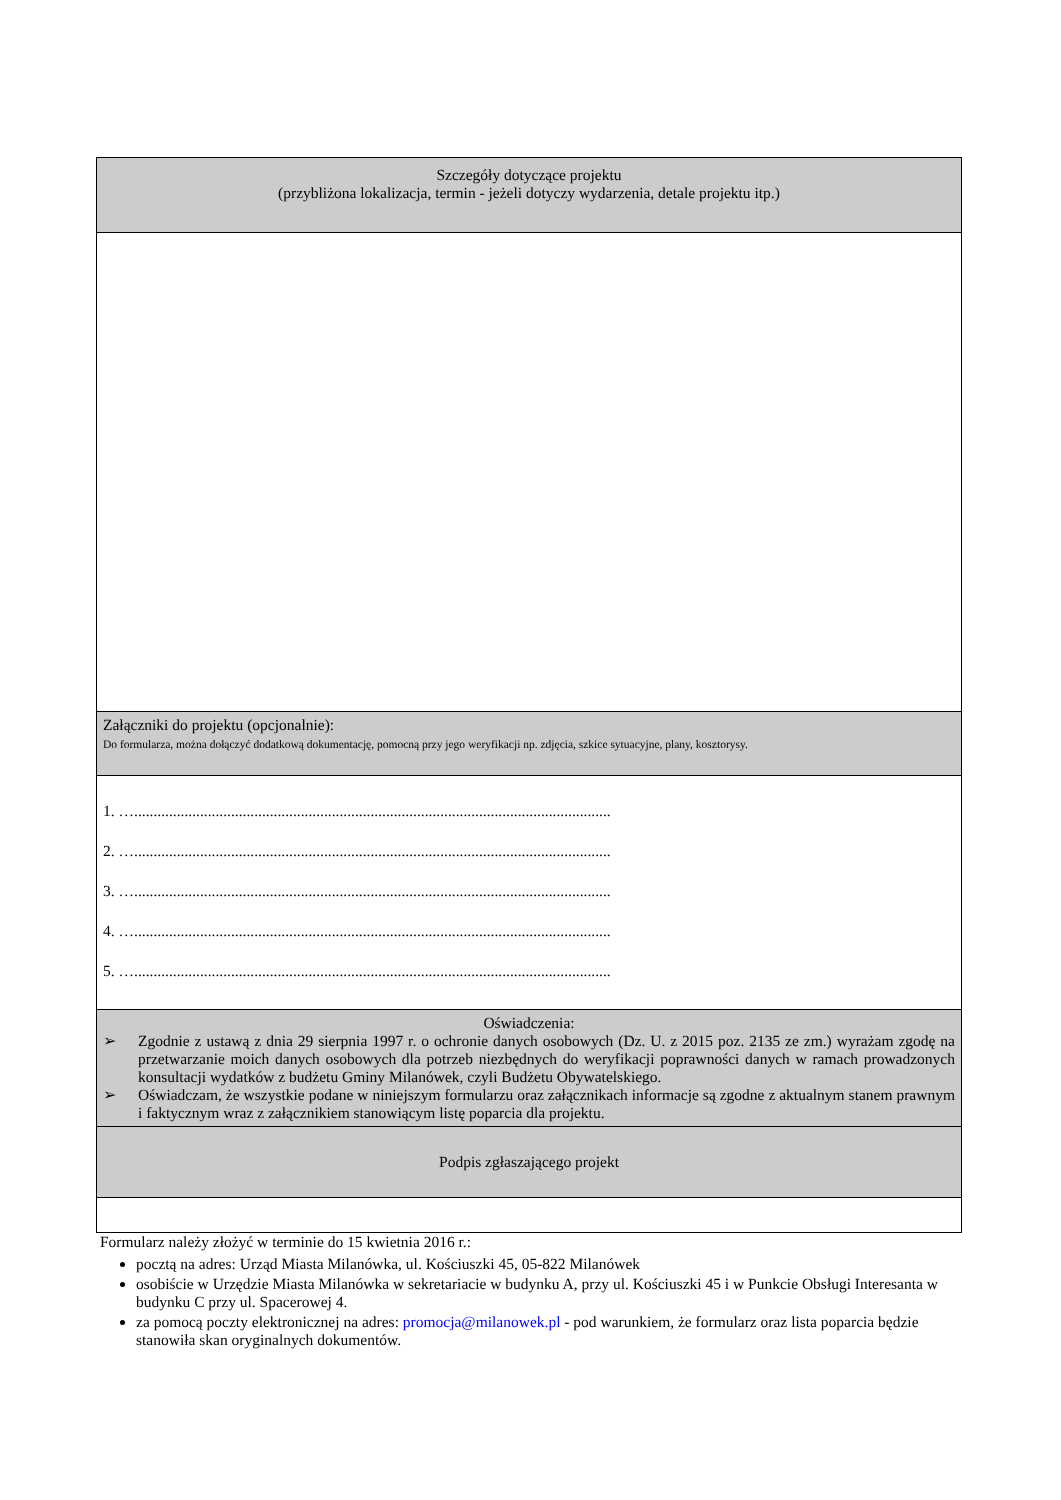| Szczegóły dotyczące projektu (przybliżona lokalizacja, termin - jeżeli dotyczy wydarzenia, detale projektu itp.) |
| Załączniki do projektu (opcjonalnie): Do formularza, można dołączyć dodatkową dokumentację, pomocną przy jego weryfikacji np. zdjęcia, szkice sytuacyjne, plany, kosztorysy. |
| 1. …........................................................................................................................... 2. …........................................................................................................................... 3. …........................................................................................................................... 4. …........................................................................................................................... 5. …........................................................................................................................... |
| Oświadczenia: ➢ Zgodnie z ustawą z dnia 29 sierpnia 1997 r. o ochronie danych osobowych (Dz. U. z 2015 poz. 2135 ze zm.) wyrażam zgodę na przetwarzanie moich danych osobowych dla potrzeb niezbędnych do weryfikacji poprawności danych w ramach prowadzonych konsultacji wydatków z budżetu Gminy Milanówek, czyli Budżetu Obywatelskiego. ➢ Oświadczam, że wszystkie podane w niniejszym formularzu oraz załącznikach informacje są zgodne z aktualnym stanem prawnym i faktycznym wraz z załącznikiem stanowiącym listę poparcia dla projektu. |
| Podpis zgłaszającego projekt |
Formularz należy złożyć w terminie do 15 kwietnia 2016 r.:
pocztą na adres: Urząd Miasta Milanówka, ul. Kościuszki 45, 05-822 Milanówek
osobiście w Urzędzie Miasta Milanówka w sekretariacie w budynku A, przy ul. Kościuszki 45 i w Punkcie Obsługi Interesanta w budynku C przy ul. Spacerowej 4.
za pomocą poczty elektronicznej na adres: promocja@milanowek.pl - pod warunkiem, że formularz oraz lista poparcia będzie stanowiła skan oryginalnych dokumentów.